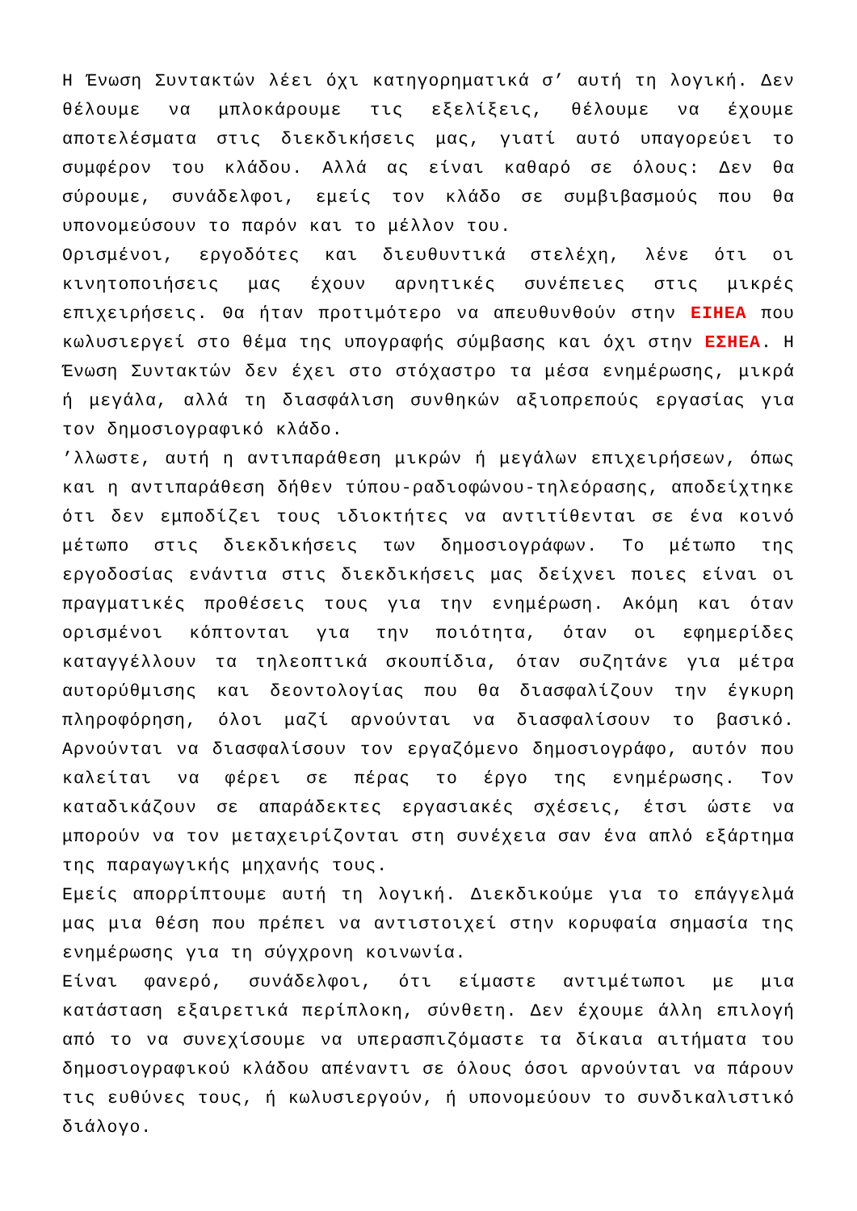Η Ένωση Συντακτών λέει όχι κατηγορηματικά σ’ αυτή τη λογική. Δεν θέλουμε να μπλοκάρουμε τις εξελίξεις, θέλουμε να έχουμε αποτελέσματα στις διεκδικήσεις μας, γιατί αυτό υπαγορεύει το συμφέρον του κλάδου. Αλλά ας είναι καθαρό σε όλους: Δεν θα σύρουμε, συνάδελφοι, εμείς τον κλάδο σε συμβιβασμούς που θα υπονομεύσουν το παρόν και το μέλλον του.
Ορισμένοι, εργοδότες και διευθυντικά στελέχη, λένε ότι οι κινητοποιήσεις μας έχουν αρνητικές συνέπειες στις μικρές επιχειρήσεις. Θα ήταν προτιμότερο να απευθυνθούν στην ΕΙΗΕΑ που κωλυσιεργεί στο θέμα της υπογραφής σύμβασης και όχι στην ΕΣΗΕΑ. Η Ένωση Συντακτών δεν έχει στο στόχαστρο τα μέσα ενημέρωσης, μικρά ή μεγάλα, αλλά τη διασφάλιση συνθηκών αξιοπρεπούς εργασίας για τον δημοσιογραφικό κλάδο.
’λλωστε, αυτή η αντιπαράθεση μικρών ή μεγάλων επιχειρήσεων, όπως και η αντιπαράθεση δήθεν τύπου-ραδιοφώνου-τηλεόρασης, αποδείχτηκε ότι δεν εμποδίζει τους ιδιοκτήτες να αντιτίθενται σε ένα κοινό μέτωπο στις διεκδικήσεις των δημοσιογράφων. Το μέτωπο της εργοδοσίας ενάντια στις διεκδικήσεις μας δείχνει ποιες είναι οι πραγματικές προθέσεις τους για την ενημέρωση. Ακόμη και όταν ορισμένοι κόπτονται για την ποιότητα, όταν οι εφημερίδες καταγγέλλουν τα τηλεοπτικά σκουπίδια, όταν συζητάνε για μέτρα αυτορύθμισης και δεοντολογίας που θα διασφαλίζουν την έγκυρη πληροφόρηση, όλοι μαζί αρνούνται να διασφαλίσουν το βασικό. Αρνούνται να διασφαλίσουν τον εργαζόμενο δημοσιογράφο, αυτόν που καλείται να φέρει σε πέρας το έργο της ενημέρωσης. Τον καταδικάζουν σε απαράδεκτες εργασιακές σχέσεις, έτσι ώστε να μπορούν να τον μεταχειρίζονται στη συνέχεια σαν ένα απλό εξάρτημα της παραγωγικής μηχανής τους.
Εμείς απορρίπτουμε αυτή τη λογική. Διεκδικούμε για το επάγγελμά μας μια θέση που πρέπει να αντιστοιχεί στην κορυφαία σημασία της ενημέρωσης για τη σύγχρονη κοινωνία.
Είναι φανερό, συνάδελφοι, ότι είμαστε αντιμέτωποι με μια κατάσταση εξαιρετικά περίπλοκη, σύνθετη. Δεν έχουμε άλλη επιλογή από το να συνεχίσουμε να υπερασπιζόμαστε τα δίκαια αιτήματα του δημοσιογραφικού κλάδου απέναντι σε όλους όσοι αρνούνται να πάρουν τις ευθύνες τους, ή κωλυσιεργούν, ή υπονομεύουν το συνδικαλιστικό διάλογο.